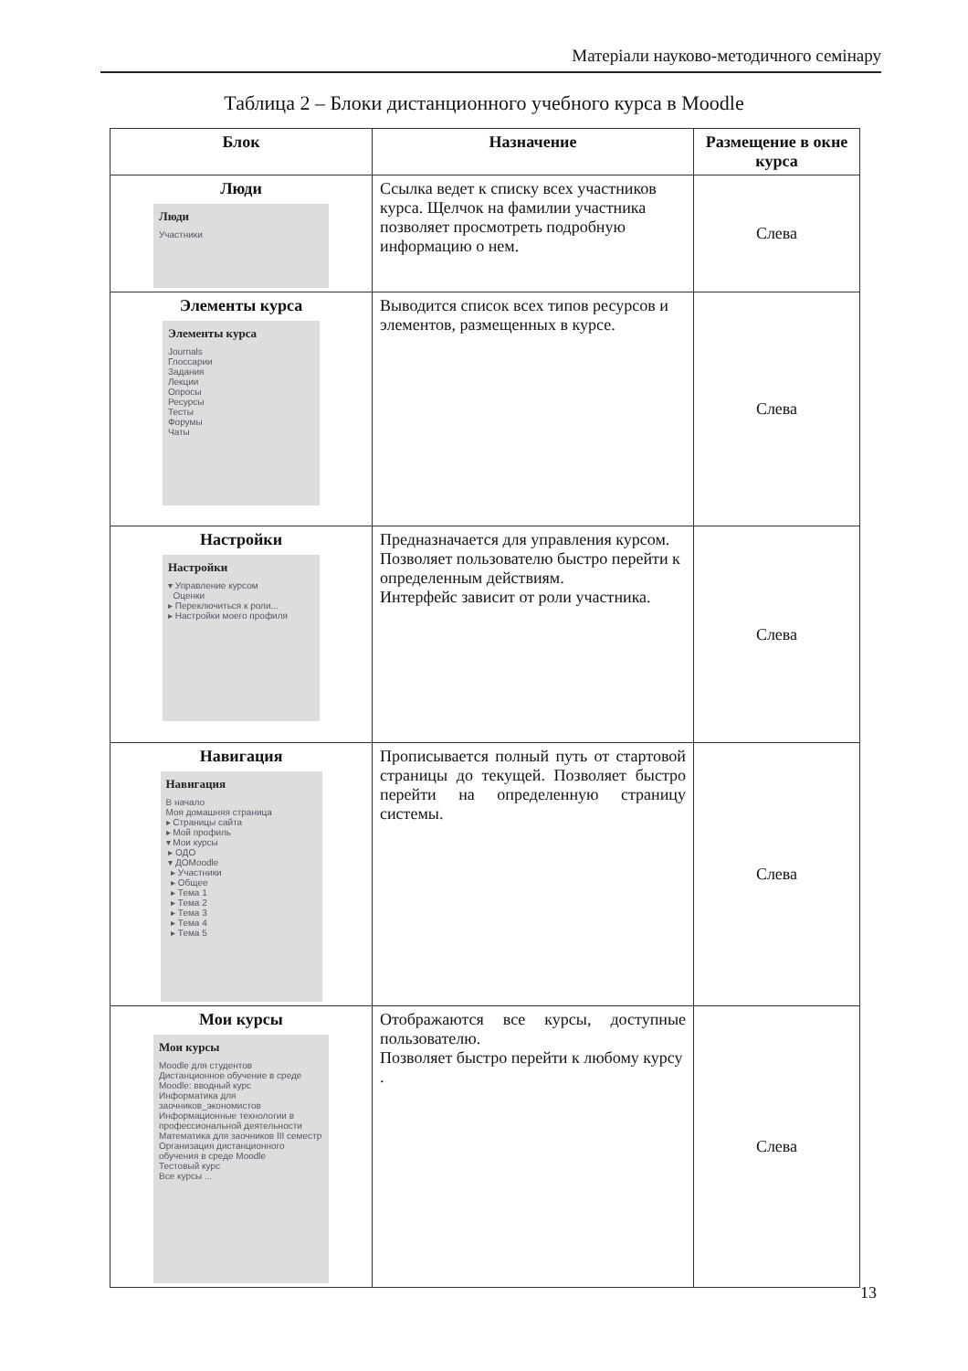Матеріали науково-методичного семінару
Таблица 2 – Блоки дистанционного учебного курса в Moodle
| Блок | Назначение | Размещение в окне курса |
| --- | --- | --- |
| Люди Люди Участники | Ссылка ведет к списку всех участников курса. Щелчок на фамилии участника позволяет просмотреть подробную информацию о нем. | Слева |
| Элементы курса Элементы курса Journals Глоссарии Задания Лекции Опросы Ресурсы Тесты Форумы Чаты | Выводится список всех типов ресурсов и элементов, размещенных в курсе. | Слева |
| Настройки Настройки ▾ Управление курсом Оценки ▸ Переключиться к роли... ▸ Настройки моего профиля | Предназначается для управления курсом. Позволяет пользователю быстро перейти к определенным действиям. Интерфейс зависит от роли участника. | Слева |
| Навигация Навигация В начало Моя домашняя страница ▸ Страницы сайта ▸ Мой профиль ▾ Мои курсы ▸ ОДО ▾ ДОMoodle ▸ Участники ▸ Общее ▸ Тема 1 ▸ Тема 2 ▸ Тема 3 ▸ Тема 4 ▸ Тема 5 | Прописывается полный путь от стартовой страницы до текущей. Позволяет быстро перейти на определенную страницу системы. | Слева |
| Мои курсы Мои курсы Moodle для студентов Дистанционное обучение в среде Moodle: вводный курс Информатика для заочников_экономистов Информационные технологии в профессиональной деятельности Математика для заочников III семестр Организация дистанционного обучения в среде Moodle Тестовый курс Все курсы ... | Отображаются все курсы, доступные пользователю. Позволяет быстро перейти к любому курсу . | Слева |
13